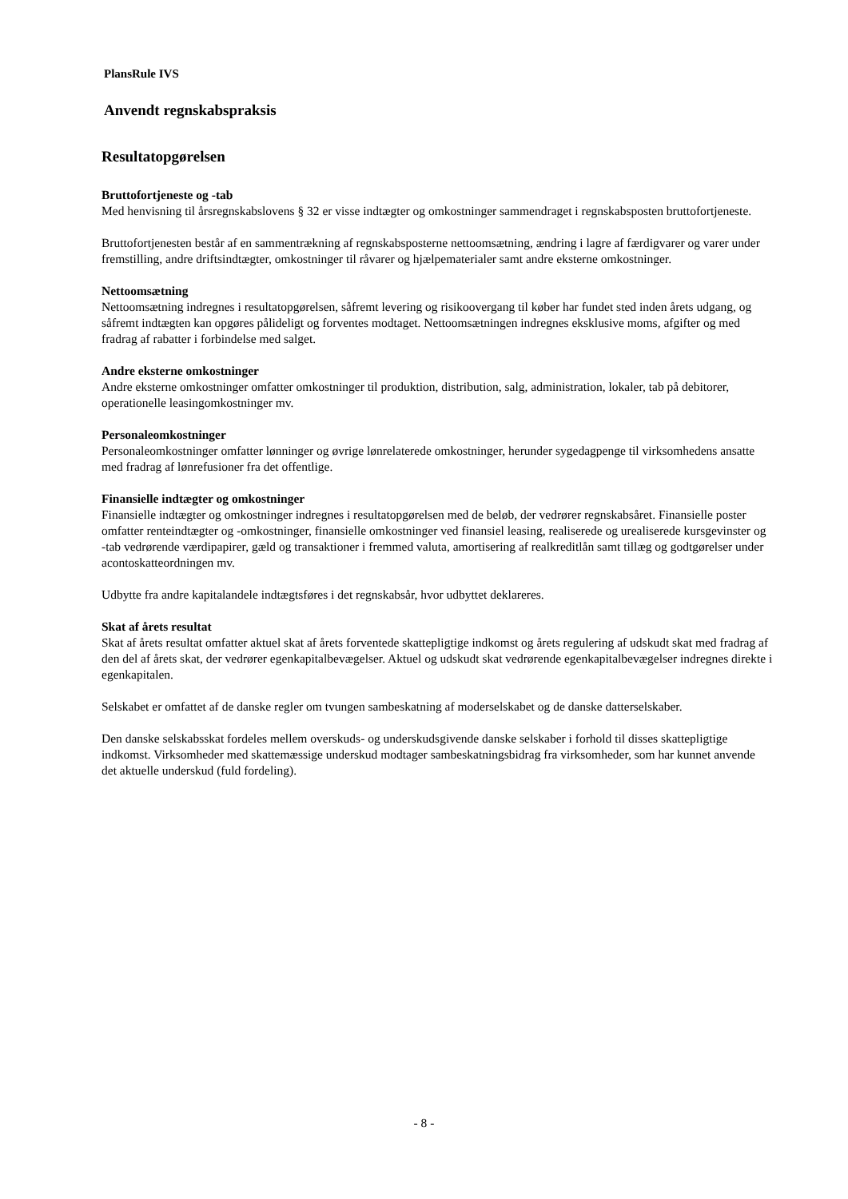PlansRule IVS
Anvendt regnskabspraksis
Resultatopgørelsen
Bruttofortjeneste og -tab
Med henvisning til årsregnskabslovens § 32 er visse indtægter og omkostninger sammendraget i regnskabsposten bruttofortjeneste.
Bruttofortjenesten består af en sammentrækning af regnskabsposterne nettoomsætning, ændring i lagre af færdigvarer og varer under fremstilling, andre driftsindtægter, omkostninger til råvarer og hjælpematerialer samt andre eksterne omkostninger.
Nettoomsætning
Nettoomsætning indregnes i resultatopgørelsen, såfremt levering og risikoovergang til køber har fundet sted inden årets udgang, og såfremt indtægten kan opgøres pålideligt og forventes modtaget. Nettoomsætningen indregnes eksklusive moms, afgifter og med fradrag af rabatter i forbindelse med salget.
Andre eksterne omkostninger
Andre eksterne omkostninger omfatter omkostninger til produktion, distribution, salg, administration, lokaler, tab på debitorer, operationelle leasingomkostninger mv.
Personaleomkostninger
Personaleomkostninger omfatter lønninger og øvrige lønrelaterede omkostninger, herunder sygedagpenge til virksomhedens ansatte med fradrag af lønrefusioner fra det offentlige.
Finansielle indtægter og omkostninger
Finansielle indtægter og omkostninger indregnes i resultatopgørelsen med de beløb, der vedrører regnskabsåret. Finansielle poster omfatter renteindtægter og -omkostninger, finansielle omkostninger ved finansiel leasing, realiserede og urealiserede kursgevinster og -tab vedrørende værdipapirer, gæld og transaktioner i fremmed valuta, amortisering af realkreditlån samt tillæg og godtgørelser under acontoskatteordningen mv.
Udbytte fra andre kapitalandele indtægtsføres i det regnskabsår, hvor udbyttet deklareres.
Skat af årets resultat
Skat af årets resultat omfatter aktuel skat af årets forventede skattepligtige indkomst og årets regulering af udskudt skat med fradrag af den del af årets skat, der vedrører egenkapitalbevægelser. Aktuel og udskudt skat vedrørende egenkapitalbevægelser indregnes direkte i egenkapitalen.
Selskabet er omfattet af de danske regler om tvungen sambeskatning af moderselskabet og de danske datterselskaber.
Den danske selskabsskat fordeles mellem overskuds- og underskudsgivende danske selskaber i forhold til disses skattepligtige indkomst. Virksomheder med skattemæssige underskud modtager sambeskatningsbidrag fra virksomheder, som har kunnet anvende det aktuelle underskud (fuld fordeling).
- 8 -